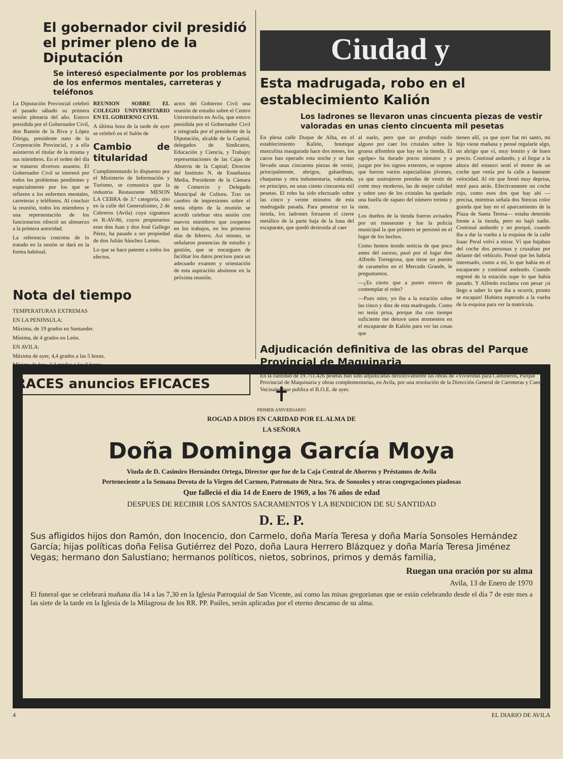El gobernador civil presidió el primer pleno de la Diputación
Se interesó especialmente por los problemas de los enfermos mentales, carreteras y teléfonos
La Diputación Provincial celebró el pasado sábado su primera sesión plenaria del año. Estuvo presidida por el Gobernador Civil, don Ramón de la Riva y López Dóriga, presidente nato de la Corporación Provincial, y a ella asistieron el titular de la misma y sus miembros. En el orden del día se trataron diversos asuntos. El Gobernador Civil se interesó por todos los problemas pendientes y especialmente por los que se refieren a los enfermos mentales, carreteras y teléfonos. Al concluir la reunión, todos los miembros y una representación de los funcionarios ofreció un almuerzo a la primera autoridad.
La referencia concreta de lo tratado en la sesión se dará en la forma habitual.
REUNION SOBRE EL COLEGIO UNIVERSITARIO EN EL GOBIERNO CIVIL
A última hora de la tarde de ayer se celebró en el Salón de
Cambio de titularidad
Cumplimentando lo dispuesto por el Ministerio de Información y Turismo, se comunica que la industria Restaurante MESON LA CEBRA de 3.ª categoría, sito en la calle del Generalísimo, 2 de Cebreros (Avila) cuya signatura es R-AV-80, cuyos propietarios eran don Juan y don José Gallego Pérez, ha pasado a ser propiedad de don Julián Sánchez Lamas.
Lo que se hace patente a todos los efectos.
actos del Gobierno Civil una reunión de estudio sobre el Centro Universitario en Avila, que estuvo presidida por el Gobernador Civil e integrada por el presidente de la Diputación, alcalde de la Capital, delegados de Sindicatos, Educación y Ciencia, y Trabajo; representaciones de las Cajas de Ahorros de la Capital; Director del Instituto N. de Enseñanza Media, Presidente de la Cámara de Comercio y Delegado Municipal de Cultura. Tras un cambio de impresiones sobre el tema objeto de la reunión se acordó celebrar otra sesión con nuevos miembros que cooperen en los trabajos, en los primeros días de febrero. Así mismo, se señalaron ponencias de estudio y gestión, que se encarguen de facilitar los datos precisos para un adecuado examen y orientación de esta aspiración abulense en la próxima reunión.
Nota del tiempo
TEMPERATURAS EXTREMAS
EN LA PENINSULA:
Máxima, de 19 grados en Santander.
Mínima, de 4 grados en León.
EN AVILA:
Máxima de ayer, 4,4 grados a las 5 horas.
Mínima de hoy, 3,2 grados a las 8 horas.
RACES anuncios EFICACES
Ciudad y
Esta madrugada, robo en el establecimiento Kalión
Los ladrones se llevaron unas cincuenta piezas de vestir valoradas en unas ciento cincuenta mil pesetas
En plena calle Duque de Alba, en el establecimiento Kalión, boutique masculina inaugurada hace dos meses, los cacos han operado esta noche y se han llevado unas cincuenta piezas de vestir, principalmente, abrigos, gabardinas, chaquetas y otra indumentaria, valorada, en principio, en unas ciento cincuenta mil pesetas. El robo ha sido efectuado sobre las cinco y veinte minutos de esta madrugada pasada. Para penetrar en la tienda, los ladrones forzaron el cierre metálico de la parte baja de la luna del escaparate, que quedó destruida al caer
al suelo, pero que no produjo ruido alguno por caer los cristales sobre la gruesa alfombra que hay en la tienda. El «golpe» ha durado pocos minutos y a juzgar por los signos externos, se supone que fueron varios especialistas jóvenes, ya que sustrajeron prendas de vestir de corte muy moderno, las de mejor calidad y sobre uno de los cristales ha quedado una huella de zapato del número treinta y siete.
Los dueños de la tienda fueron avisados por un transeunte y fue la policía municipal la que primero se personó en el lugar de los hechos.
Como hemos tenido noticia de que poco antes del suceso, pasó por el lugar don Alfredo Torregrosa, que tiene un puesto de caramelos en el Mercado Grande, le preguntamos.
—¿Es cierto que a punto estuvo de contemplar el robo?
—Pues mire, yo iba a la estación sobre las cinco y diez de esta madrugada. Como no tenía prisa, porque iba con tiempo suficiente me detuve unos momentos en el escaparate de Kalión para ver las cosas que
tienen allí, ya que ayer fue mi santo, mi hijo viene mañana y pensé regalarle algo, un abrigo que ví, muy bonito y de buen precio. Continué andando, y al llegar a la altura del estanco sentí el motor de un coche que venía por la calle a bastante velocidad. Al oir que frenó muy deprisa, miré para atrás. Efectivamente un coche rojo, como esos dos que hay ahí —precisa, mientras señala dos Simcas color guinda que hay en el aparcamiento de la Plaza de Santa Teresa— estaba detenido frente a la tienda, pero no bajó nadie. Continué andando y no porqué, cuando iba a dar la vuelta a la esquina de la calle Isaac Peral volví a mirar. Ví que bajaban del coche dos personas y cruzaban por delante del vehículo. Pensé que les habría interesado, como a mí, lo que había en el escaparate y continué andando. Cuando regresé de la estación supe lo que había pasado. Y Alfredo exclama con pesar ¡si llego a saber lo que iba a ocurrir, pronto se escapan! Hubiera esperado a la vuelta de la esquina para ver la matrícula.
Adjudicación definitiva de las obras del Parque Provincial de Maquinaria
En la cantidad de 19.751.426 pesetas han sido adjudicadas definitivamente las obras de «Viviendas para Camineros, Parque Provincial de Maquinaria y obras complementarias, en Avila, por una resolución de la Dirección General de Carreteras y Caminos Vecinales que publica el B.O.E. de ayer.
✝
PRIMER ANIVERSARIO
ROGAD A DIOS EN CARIDAD POR EL ALMA DE
LA SEÑORA
Doña Dominga García Moya
Viuda de D. Casimiro Hernández Ortega, Director que fue de la Caja Central de Ahorros y Préstamos de Avila
Perteneciente a la Semana Devota de la Virgen del Carmen, Patronato de Ntra. Sra. de Sonsoles y otras congregaciones piadosas
Que falleció el día 14 de Enero de 1969, a los 76 años de edad
DESPUES DE RECIBIR LOS SANTOS SACRAMENTOS Y LA BENDICION DE SU SANTIDAD
D. E. P.
Sus afligidos hijos don Ramón, don Inocencio, don Carmelo, doña María Teresa y doña María Sonsoles Hernández García; hijas políticas doña Felisa Gutiérrez del Pozo, doña Laura Herrero Blázquez y doña María Teresa Jiménez Vegas; hermano don Salustiano; hermanos políticos, nietos, sobrinos, primos y demás familia,
Ruegan una oración por su alma
Avila, 13 de Enero de 1970
El funeral que se celebrará mañana día 14 a las 7,30 en la Iglesia Parroquial de San Vicente, así como las misas gregorianas que se están celebrando desde el día 7 de este mes a las siete de la tarde en la Iglesia de la Milagrosa de los RR. PP. Paúles, serán aplicadas por el eterno descanso de su alma.
4 EL DIARIO DE AVILA